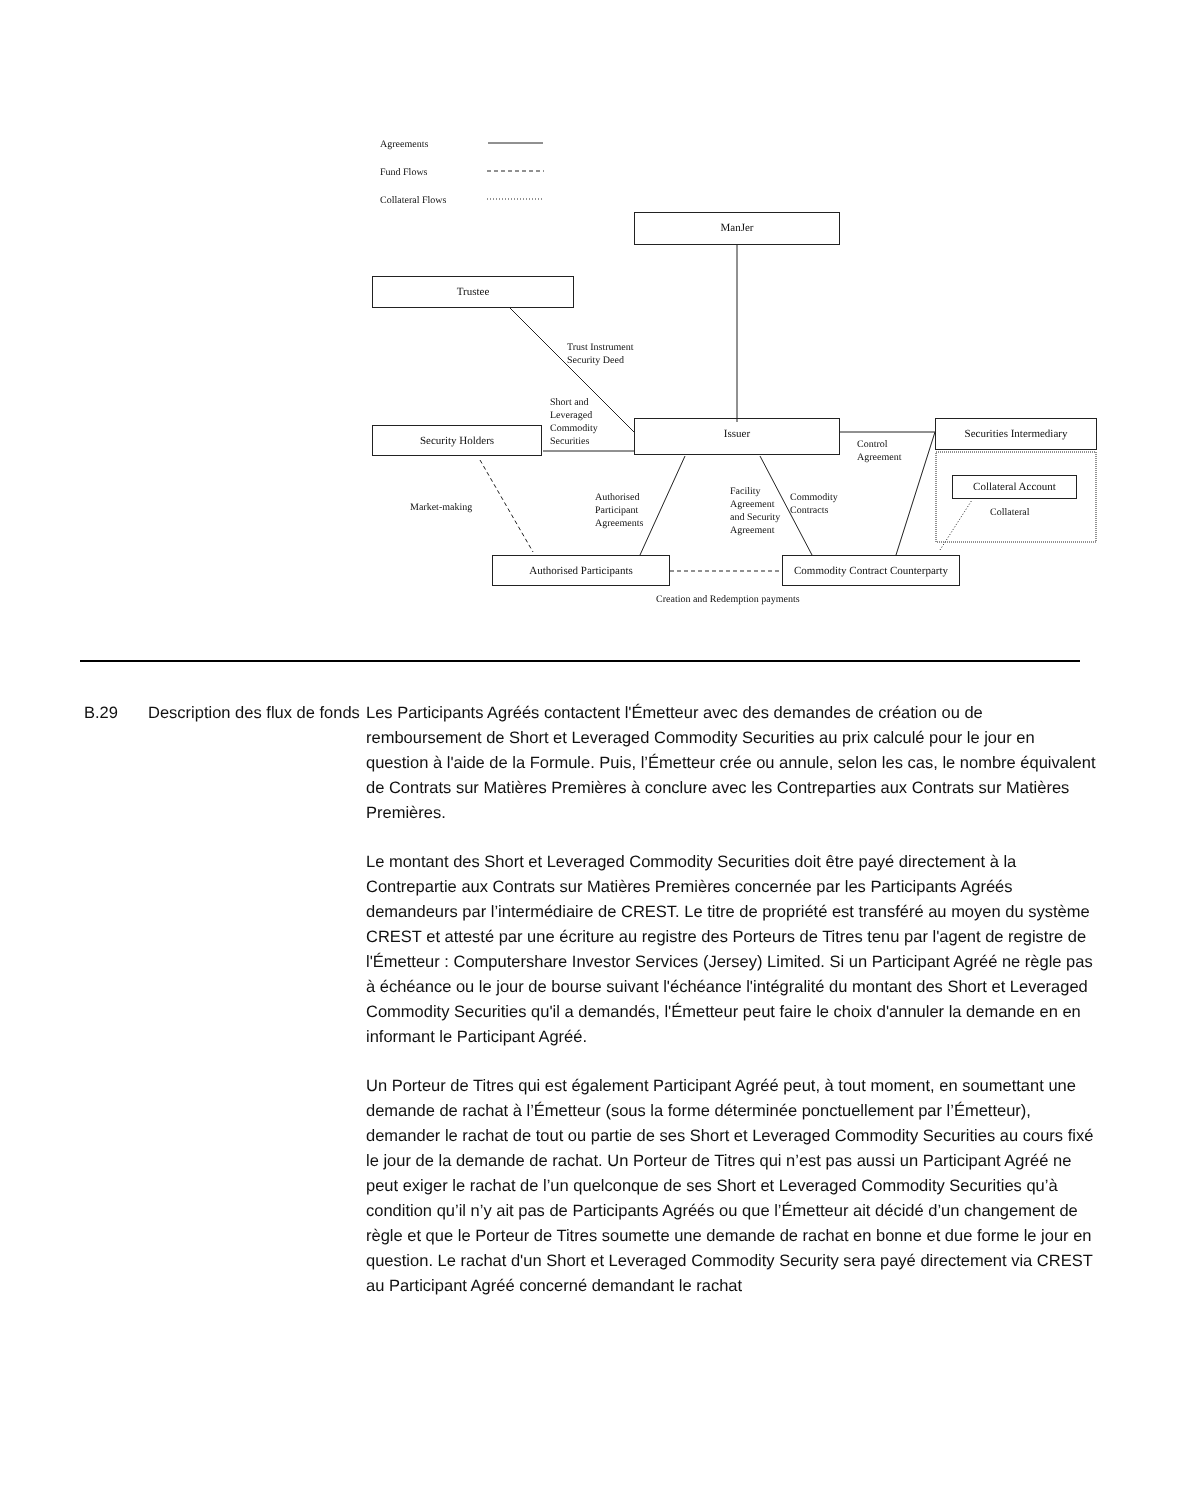Agreements
Fund Flows
Collateral Flows
ManJer
Trustee
Trust Instrument
Security Deed
Short and
Leveraged
Commodity
Securities
Security Holders
Issuer
Control
Agreement
Securities Intermediary
Collateral Account
Collateral
Market-making
Authorised
Participant
Agreements
Facility
Agreement
and Security
Agreement
Commodity
Contracts
Authorised Participants
Commodity Contract Counterparty
Creation and Redemption payments
B.29 Description des flux de fonds
Les Participants Agréés contactent l'Émetteur avec des demandes de création ou de remboursement de Short et Leveraged Commodity Securities au prix calculé pour le jour en question à l'aide de la Formule. Puis, l’Émetteur crée ou annule, selon les cas, le nombre équivalent de Contrats sur Matières Premières à conclure avec les Contreparties aux Contrats sur Matières Premières.
Le montant des Short et Leveraged Commodity Securities doit être payé directement à la Contrepartie aux Contrats sur Matières Premières concernée par les Participants Agréés demandeurs par l’intermédiaire de CREST. Le titre de propriété est transféré au moyen du système CREST et attesté par une écriture au registre des Porteurs de Titres tenu par l'agent de registre de l'Émetteur : Computershare Investor Services (Jersey) Limited. Si un Participant Agréé ne règle pas à échéance ou le jour de bourse suivant l'échéance l'intégralité du montant des Short et Leveraged Commodity Securities qu'il a demandés, l'Émetteur peut faire le choix d'annuler la demande en en informant le Participant Agréé.
Un Porteur de Titres qui est également Participant Agréé peut, à tout moment, en soumettant une demande de rachat à l’Émetteur (sous la forme déterminée ponctuellement par l’Émetteur), demander le rachat de tout ou partie de ses Short et Leveraged Commodity Securities au cours fixé le jour de la demande de rachat. Un Porteur de Titres qui n’est pas aussi un Participant Agréé ne peut exiger le rachat de l’un quelconque de ses Short et Leveraged Commodity Securities qu’à condition qu’il n’y ait pas de Participants Agréés ou que l’Émetteur ait décidé d’un changement de règle et que le Porteur de Titres soumette une demande de rachat en bonne et due forme le jour en question. Le rachat d'un Short et Leveraged Commodity Security sera payé directement via CREST au Participant Agréé concerné demandant le rachat